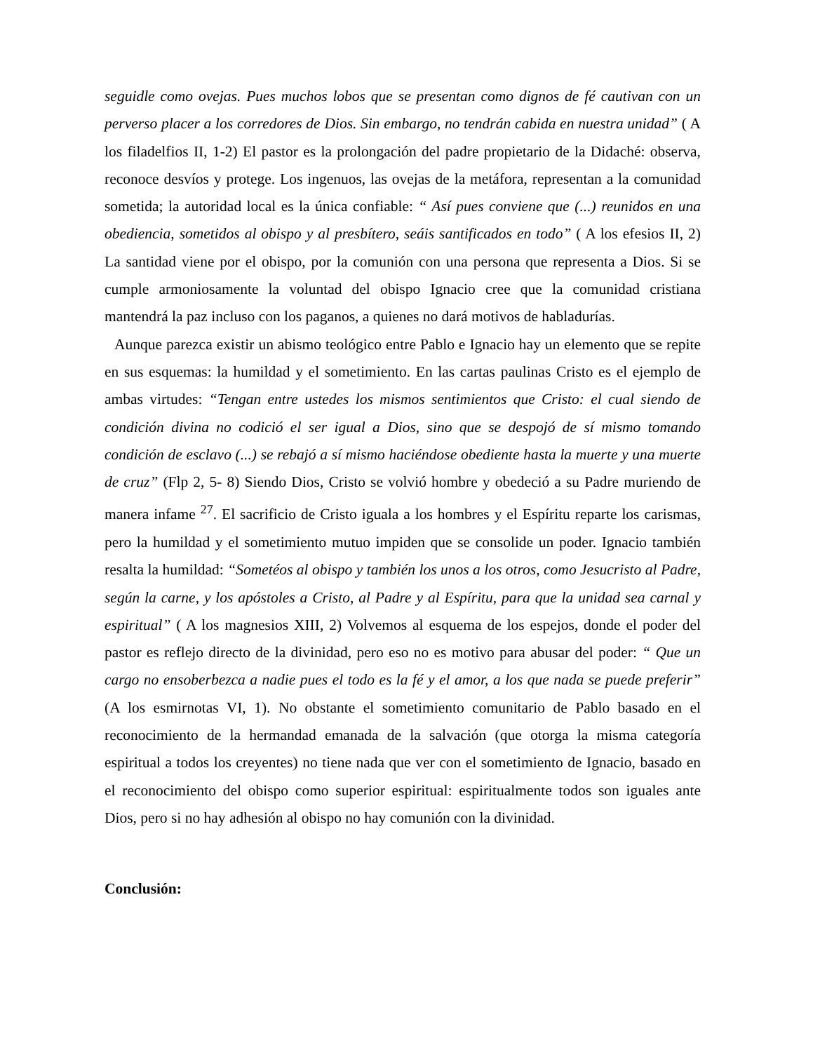seguidle como ovejas. Pues muchos lobos que se presentan como dignos de fé cautivan con un perverso placer a los corredores de Dios. Sin embargo, no tendrán cabida en nuestra unidad” ( A los filadelfios II, 1-2) El pastor es la prolongación del padre propietario de la Didaché: observa, reconoce desvíos y protege. Los ingenuos, las ovejas de la metáfora, representan a la comunidad sometida; la autoridad local es la única confiable: “ Así pues conviene que (...) reunidos en una obediencia, sometidos al obispo y al presbítero, seáis santificados en todo” ( A los efesios II, 2) La santidad viene por el obispo, por la comunión con una persona que representa a Dios. Si se cumple armoniosamente la voluntad del obispo Ignacio cree que la comunidad cristiana mantendrá la paz incluso con los paganos, a quienes no dará motivos de habladurías.
Aunque parezca existir un abismo teológico entre Pablo e Ignacio hay un elemento que se repite en sus esquemas: la humildad y el sometimiento. En las cartas paulinas Cristo es el ejemplo de ambas virtudes: “Tengan entre ustedes los mismos sentimientos que Cristo: el cual siendo de condición divina no codició el ser igual a Dios, sino que se despojó de sí mismo tomando condición de esclavo (...) se rebajó a sí mismo haciéndose obediente hasta la muerte y una muerte de cruz” (Flp 2, 5- 8) Siendo Dios, Cristo se volvió hombre y obedeció a su Padre muriendo de manera infame <sup>27</sup>. El sacrificio de Cristo iguala a los hombres y el Espíritu reparte los carismas, pero la humildad y el sometimiento mutuo impiden que se consolide un poder. Ignacio también resalta la humildad: “Sometéos al obispo y también los unos a los otros, como Jesucristo al Padre, según la carne, y los apóstoles a Cristo, al Padre y al Espíritu, para que la unidad sea carnal y espiritual” ( A los magnesios XIII, 2) Volvemos al esquema de los espejos, donde el poder del pastor es reflejo directo de la divinidad, pero eso no es motivo para abusar del poder: “ Que un cargo no ensoberbezca a nadie pues el todo es la fé y el amor, a los que nada se puede preferir” (A los esmirnotas VI, 1). No obstante el sometimiento comunitario de Pablo basado en el reconocimiento de la hermandad emanada de la salvación (que otorga la misma categoría espiritual a todos los creyentes) no tiene nada que ver con el sometimiento de Ignacio, basado en el reconocimiento del obispo como superior espiritual: espiritualmente todos son iguales ante Dios, pero si no hay adhesión al obispo no hay comunión con la divinidad.
Conclusión: